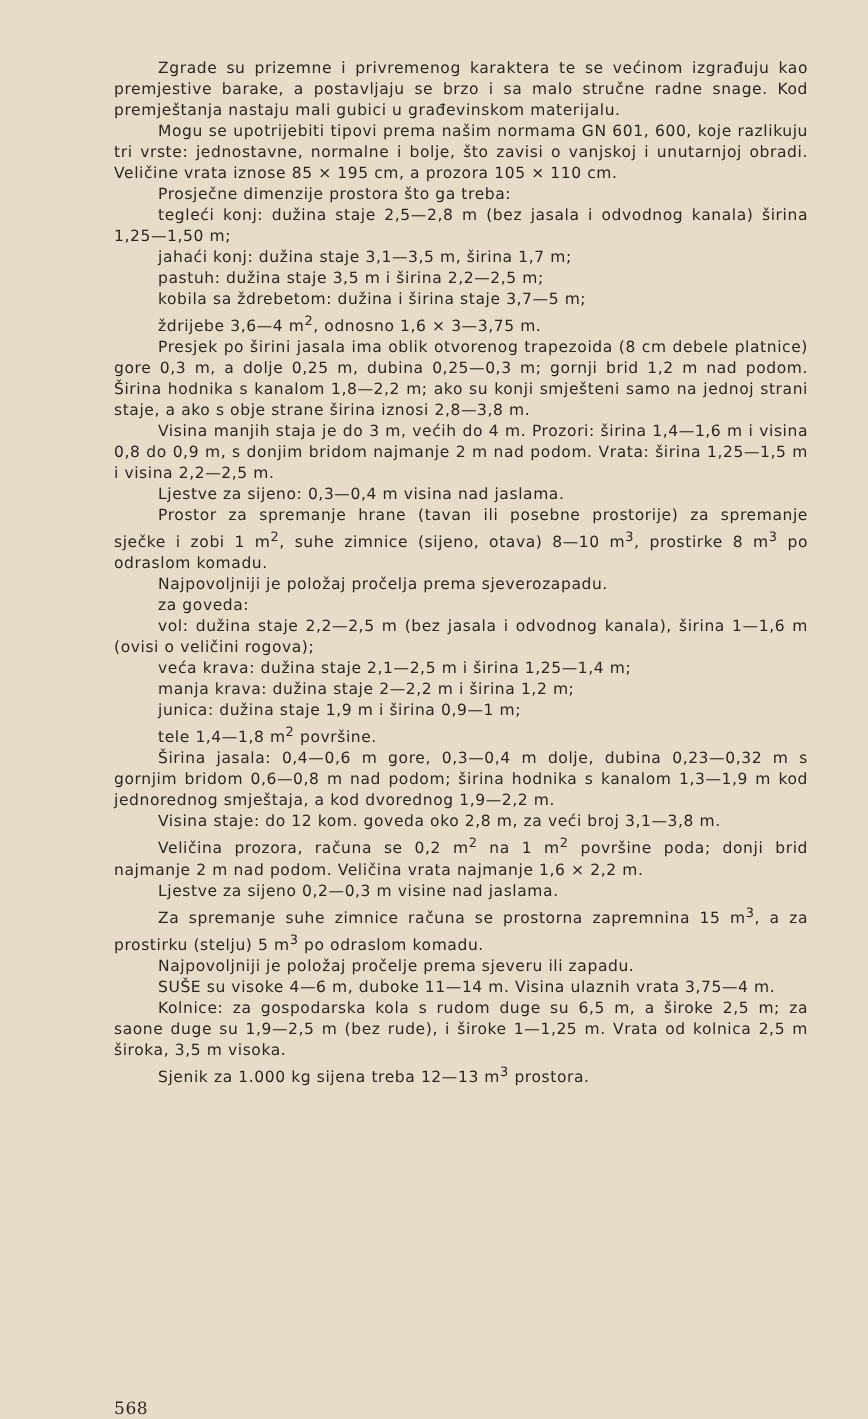Zgrade su prizemne i privremenog karaktera te se većinom izgrađuju kao premjestive barake, a postavljaju se brzo i sa malo stručne radne snage. Kod premještanja nastaju mali gubici u građevinskom materijalu.
Mogu se upotrijebiti tipovi prema našim normama GN 601, 600, koje razlikuju tri vrste: jednostavne, normalne i bolje, što zavisi o vanjskoj i unutarnjoj obradi. Veličine vrata iznose 85 × 195 cm, a prozora 105 × 110 cm.
Prosječne dimenzije prostora što ga treba:
tegleći konj: dužina staje 2,5—2,8 m (bez jasala i odvodnog kanala) širina 1,25—1,50 m;
jahaći konj: dužina staje 3,1—3,5 m, širina 1,7 m;
pastuh: dužina staje 3,5 m i širina 2,2—2,5 m;
kobila sa ždrebetom: dužina i širina staje 3,7—5 m;
ždrijebe 3,6—4 m<sup>2</sup>, odnosno 1,6 × 3—3,75 m.
Presjek po širini jasala ima oblik otvorenog trapezoida (8 cm debele platnice) gore 0,3 m, a dolje 0,25 m, dubina 0,25—0,3 m; gornji brid 1,2 m nad podom. Širina hodnika s kanalom 1,8—2,2 m; ako su konji smješteni samo na jednoj strani staje, a ako s obje strane širina iznosi 2,8—3,8 m.
Visina manjih staja je do 3 m, većih do 4 m. Prozori: širina 1,4—1,6 m i visina 0,8 do 0,9 m, s donjim bridom najmanje 2 m nad podom. Vrata: širina 1,25—1,5 m i visina 2,2—2,5 m.
Ljestve za sijeno: 0,3—0,4 m visina nad jaslama.
Prostor za spremanje hrane (tavan ili posebne prostorije) za spremanje sječke i zobi 1 m<sup>2</sup>, suhe zimnice (sijeno, otava) 8—10 m<sup>3</sup>, prostirke 8 m<sup>3</sup> po odraslom komadu.
Najpovoljniji je položaj pročelja prema sjeverozapadu.
za goveda:
vol: dužina staje 2,2—2,5 m (bez jasala i odvodnog kanala), širina 1—1,6 m (ovisi o veličini rogova);
veća krava: dužina staje 2,1—2,5 m i širina 1,25—1,4 m;
manja krava: dužina staje 2—2,2 m i širina 1,2 m;
junica: dužina staje 1,9 m i širina 0,9—1 m;
tele 1,4—1,8 m<sup>2</sup> površine.
Širina jasala: 0,4—0,6 m gore, 0,3—0,4 m dolje, dubina 0,23—0,32 m s gornjim bridom 0,6—0,8 m nad podom; širina hodnika s kanalom 1,3—1,9 m kod jednorednog smještaja, a kod dvorednog 1,9—2,2 m.
Visina staje: do 12 kom. goveda oko 2,8 m, za veći broj 3,1—3,8 m.
Veličina prozora, računa se 0,2 m<sup>2</sup> na 1 m<sup>2</sup> površine poda; donji brid najmanje 2 m nad podom. Veličina vrata najmanje 1,6 × 2,2 m.
Ljestve za sijeno 0,2—0,3 m visine nad jaslama.
Za spremanje suhe zimnice računa se prostorna zapremnina 15 m<sup>3</sup>, a za prostirku (stelju) 5 m<sup>3</sup> po odraslom komadu.
Najpovoljniji je položaj pročelje prema sjeveru ili zapadu.
SUŠE su visoke 4—6 m, duboke 11—14 m. Visina ulaznih vrata 3,75—4 m.
Kolnice: za gospodarska kola s rudom duge su 6,5 m, a široke 2,5 m; za saone duge su 1,9—2,5 m (bez rude), i široke 1—1,25 m. Vrata od kolnica 2,5 m široka, 3,5 m visoka.
Sjenik za 1.000 kg sijena treba 12—13 m<sup>3</sup> prostora.
568